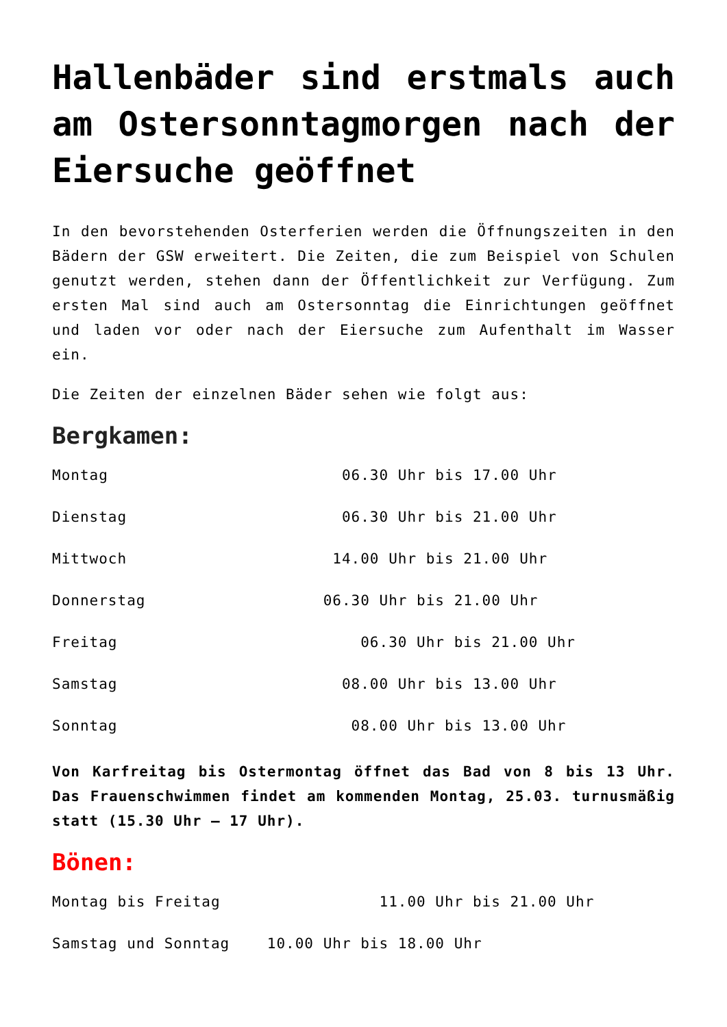Hallenbäder sind erstmals auch am Ostersonntagmorgen nach der Eiersuche geöffnet
In den bevorstehenden Osterferien werden die Öffnungszeiten in den Bädern der GSW erweitert. Die Zeiten, die zum Beispiel von Schulen genutzt werden, stehen dann der Öffentlichkeit zur Verfügung. Zum ersten Mal sind auch am Ostersonntag die Einrichtungen geöffnet und laden vor oder nach der Eiersuche zum Aufenthalt im Wasser ein.
Die Zeiten der einzelnen Bäder sehen wie folgt aus:
Bergkamen:
Montag 06.30 Uhr bis 17.00 Uhr
Dienstag 06.30 Uhr bis 21.00 Uhr
Mittwoch 14.00 Uhr bis 21.00 Uhr
Donnerstag 06.30 Uhr bis 21.00 Uhr
Freitag 06.30 Uhr bis 21.00 Uhr
Samstag 08.00 Uhr bis 13.00 Uhr
Sonntag 08.00 Uhr bis 13.00 Uhr
Von Karfreitag bis Ostermontag öffnet das Bad von 8 bis 13 Uhr. Das Frauenschwimmen findet am kommenden Montag, 25.03. turnusmäßig statt (15.30 Uhr – 17 Uhr).
Bönen:
Montag bis Freitag 11.00 Uhr bis 21.00 Uhr
Samstag und Sonntag 10.00 Uhr bis 18.00 Uhr